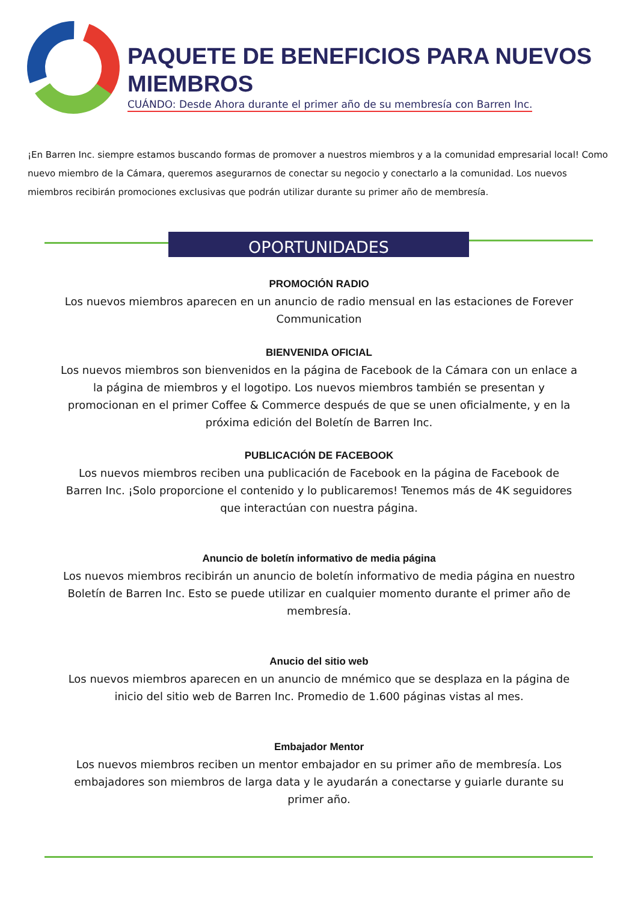PAQUETE DE BENEFICIOS PARA NUEVOS MIEMBROS
CUÁNDO: Desde Ahora durante el primer año de su membresía con Barren Inc.
¡En Barren Inc. siempre estamos buscando formas de promover a nuestros miembros y a la comunidad empresarial local! Como nuevo miembro de la Cámara, queremos asegurarnos de conectar su negocio y conectarlo a la comunidad. Los nuevos miembros recibirán promociones exclusivas que podrán utilizar durante su primer año de membresía.
OPORTUNIDADES
PROMOCIÓN RADIO
Los nuevos miembros aparecen en un anuncio de radio mensual en las estaciones de Forever Communication
BIENVENIDA OFICIAL
Los nuevos miembros son bienvenidos en la página de Facebook de la Cámara con un enlace a la página de miembros y el logotipo. Los nuevos miembros también se presentan y promocionan en el primer Coffee & Commerce después de que se unen oficialmente, y en la próxima edición del Boletín de Barren Inc.
PUBLICACIÓN DE FACEBOOK
Los nuevos miembros reciben una publicación de Facebook en la página de Facebook de Barren Inc. ¡Solo proporcione el contenido y lo publicaremos! Tenemos más de 4K seguidores que interactúan con nuestra página.
Anuncio de boletín informativo de media página
Los nuevos miembros recibirán un anuncio de boletín informativo de media página en nuestro Boletín de Barren Inc. Esto se puede utilizar en cualquier momento durante el primer año de membresía.
Anucio del sitio web
Los nuevos miembros aparecen en un anuncio de mnémico que se desplaza en la página de inicio del sitio web de Barren Inc. Promedio de 1.600 páginas vistas al mes.
Embajador Mentor
Los nuevos miembros reciben un mentor embajador en su primer año de membresía. Los embajadores son miembros de larga data y le ayudarán a conectarse y guiarle durante su primer año.